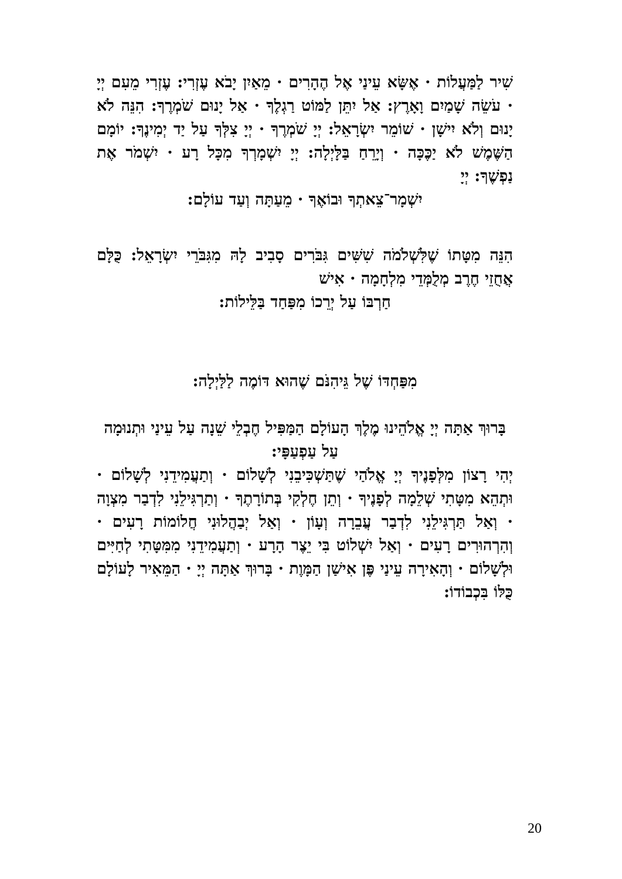שִׁיר לַמַּעֲלוֹת · אֶשָּׂא עֵינַי אֶל הֶהָרִים · מֵאַיִן יָבֹא עֶזְרִי: עֶזְרִי מֵעִם יְיָ · עֹשֵׂה שָׁמַיִם וָאָרֶץ: אַל יִתֵּן לַמּוֹט רַגְלֶךָ · אַל יָנוּם שֹׁמְרֶךָ: הִנֵּה לֹא יָנוּם וְלֹא יִישָׁן · שׁוֹמֵר יִשְׂרָאֵל: יְיָ שֹׁמְרֶךָ · יְיָ צִלְּךָ עַל יַד יְמִינֶךָ: יוֹמָם הַשֶּׁמֶשׁ לֹא יַכֶּכָּה · וְיָרֵחַ בַּלָּיְלָה: יְיָ יִשְׁמָרְךָ מִכָּל רָע · יִשְׁמֹר אֶת נַפְשֶׁךָ: יְיָ
יִשְׁמָר־צֵאתְךָ וּבוֹאֶךָ · מֵעַתָּה וְעַד עוֹלָם:
הִנֵּה מִטָּתוֹ שֶׁלִּשְׁלֹמֹה שִׁשִּׁים גִּבֹּרִים סָבִיב לָהּ מִגִּבֹּרֵי יִשְׂרָאֵל: כֻּלָּם אֲחֻזֵי חֶרֶב מְלֻמְּדֵי מִלְחָמָה · אִישׁ
חַרְבּוֹ עַל יְרֵכוֹ מִפַּחַד בַּלֵּילוֹת:
מִפַּחְדּוֹ שֶׁל גֵּיהִנֹּם שֶׁהוּא דּוֹמֶה לַלַּיְלָה:
בָּרוּךְ אַתָּה יְיָ אֱלֹהֵינוּ מֶלֶךְ הָעוֹלָם הַמַּפִּיל חֶבְלֵי שֵׁנָה עַל עֵינַי וּתְנוּמָה עַל עַפְעַפָּי:
יְהִי רָצוֹן מִלְּפָנֶיךָ יְיָ אֱלֹהַי שֶׁתַּשְׁכִּיבֵנִי לְשָׁלוֹם · וְתַעֲמִידֵנִי לְשָׁלוֹם · וּתְהֵא מִטָּתִי שְׁלֵמָה לְפָנֶיךָ · וְתֵן חֶלְקִי בְּתוֹרָתֶךָ · וְתַרְגִּילֵנִי לִדְבַר מִצְוָה · וְאַל תַּרְגִּילֵנִי לִדְבַר עֲבֵרָה וְעָוֹן · וְאַל יְבַהֲלוּנִי חֲלוֹמוֹת רָעִים · וְהִרְהוּרִים רָעִים · וְאַל יִשְׁלוֹט בִּי יֵצֶר הָרָע · וְתַעֲמִידֵנִי מִמִּטָּתִי לְחַיִּים וּלְשָׁלוֹם · וְהָאִירָה עֵינַי פֶּן אִישַׁן הַמָּוֶת · בָּרוּךְ אַתָּה יְיָ · הַמֵּאִיר לָעוֹלָם כֻּלּוֹ בִּכְבוֹדוֹ:
20